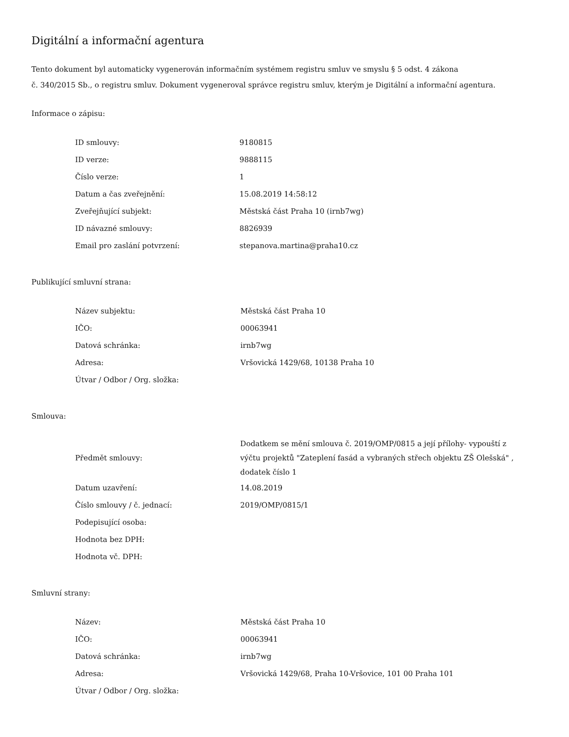Digitální a informační agentura
Tento dokument byl automaticky vygenerován informačním systémem registru smluv ve smyslu § 5 odst. 4 zákona
č. 340/2015 Sb., o registru smluv. Dokument vygeneroval správce registru smluv, kterým je Digitální a informační agentura.
Informace o zápisu:
| ID smlouvy: | 9180815 |
| ID verze: | 9888115 |
| Číslo verze: | 1 |
| Datum a čas zveřejnění: | 15.08.2019 14:58:12 |
| Zveřejňující subjekt: | Městská část Praha 10 (irnb7wg) |
| ID návazné smlouvy: | 8826939 |
| Email pro zaslání potvrzení: | stepanova.martina@praha10.cz |
Publikující smluvní strana:
| Název subjektu: | Městská část Praha 10 |
| IČO: | 00063941 |
| Datová schránka: | irnb7wg |
| Adresa: | Vršovická 1429/68, 10138 Praha 10 |
| Útvar / Odbor / Org. složka: | |
Smlouva:
| Předmět smlouvy: | Dodatkem se mění smlouva č. 2019/OMP/0815 a její přílohy- vypouští z výčtu projektů "Zateplení fasád a vybraných střech objektu ZŠ Olešská" , dodatek číslo 1 |
| Datum uzavření: | 14.08.2019 |
| Číslo smlouvy / č. jednací: | 2019/OMP/0815/1 |
| Podepisující osoba: | |
| Hodnota bez DPH: | |
| Hodnota vč. DPH: | |
Smluvní strany:
| Název: | Městská část Praha 10 |
| IČO: | 00063941 |
| Datová schránka: | irnb7wg |
| Adresa: | Vršovická 1429/68, Praha 10-Vršovice, 101 00 Praha 101 |
| Útvar / Odbor / Org. složka: | |